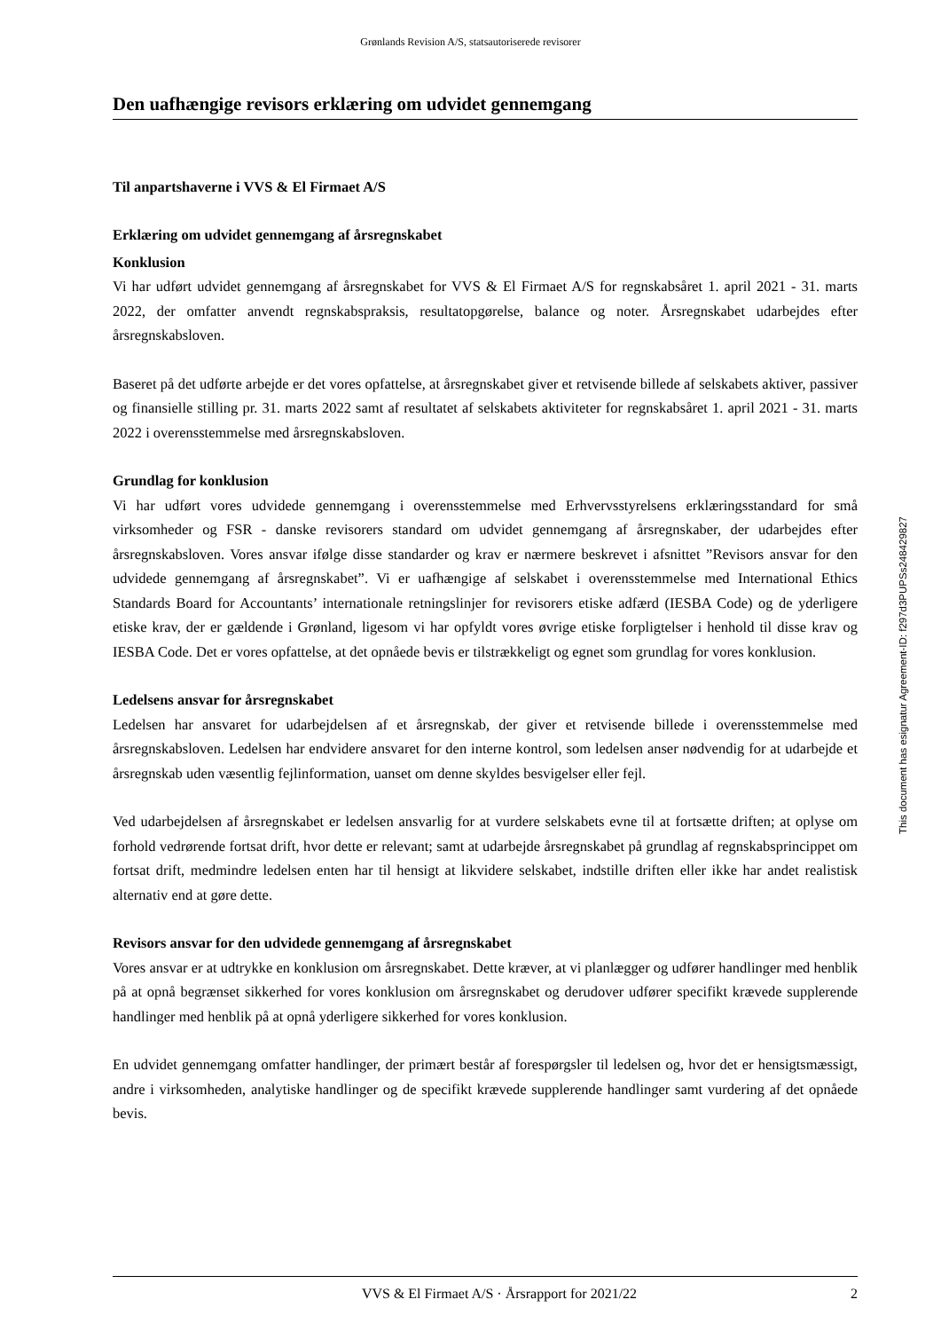Grønlands Revision A/S, statsautoriserede revisorer
Den uafhængige revisors erklæring om udvidet gennemgang
Til anpartshaverne i VVS & El Firmaet A/S
Erklæring om udvidet gennemgang af årsregnskabet
Konklusion
Vi har udført udvidet gennemgang af årsregnskabet for VVS & El Firmaet A/S for regnskabsåret 1. april 2021 - 31. marts 2022, der omfatter anvendt regnskabspraksis, resultatopgørelse, balance og noter. Årsregnskabet udarbejdes efter årsregnskabsloven.
Baseret på det udførte arbejde er det vores opfattelse, at årsregnskabet giver et retvisende billede af selskabets aktiver, passiver og finansielle stilling pr. 31. marts 2022 samt af resultatet af selskabets aktiviteter for regnskabsåret 1. april 2021 - 31. marts 2022 i overensstemmelse med årsregnskabsloven.
Grundlag for konklusion
Vi har udført vores udvidede gennemgang i overensstemmelse med Erhvervsstyrelsens erklæringsstandard for små virksomheder og FSR - danske revisorers standard om udvidet gennemgang af årsregnskaber, der udarbejdes efter årsregnskabsloven. Vores ansvar ifølge disse standarder og krav er nærmere beskrevet i afsnittet ”Revisors ansvar for den udvidede gennemgang af årsregnskabet”. Vi er uafhængige af selskabet i overensstemmelse med International Ethics Standards Board for Accountants’ internationale retningslinjer for revisorers etiske adfærd (IESBA Code) og de yderligere etiske krav, der er gældende i Grønland, ligesom vi har opfyldt vores øvrige etiske forpligtelser i henhold til disse krav og IESBA Code. Det er vores opfattelse, at det opnåede bevis er tilstrækkeligt og egnet som grundlag for vores konklusion.
Ledelsens ansvar for årsregnskabet
Ledelsen har ansvaret for udarbejdelsen af et årsregnskab, der giver et retvisende billede i overensstemmelse med årsregnskabsloven. Ledelsen har endvidere ansvaret for den interne kontrol, som ledelsen anser nødvendig for at udarbejde et årsregnskab uden væsentlig fejlinformation, uanset om denne skyldes besvigelser eller fejl.
Ved udarbejdelsen af årsregnskabet er ledelsen ansvarlig for at vurdere selskabets evne til at fortsætte driften; at oplyse om forhold vedrørende fortsat drift, hvor dette er relevant; samt at udarbejde årsregnskabet på grundlag af regnskabsprincippet om fortsat drift, medmindre ledelsen enten har til hensigt at likvidere selskabet, indstille driften eller ikke har andet realistisk alternativ end at gøre dette.
Revisors ansvar for den udvidede gennemgang af årsregnskabet
Vores ansvar er at udtrykke en konklusion om årsregnskabet. Dette kræver, at vi planlægger og udfører handlinger med henblik på at opnå begrænset sikkerhed for vores konklusion om årsregnskabet og derudover udfører specifikt krævede supplerende handlinger med henblik på at opnå yderligere sikkerhed for vores konklusion.
En udvidet gennemgang omfatter handlinger, der primært består af forespørgsler til ledelsen og, hvor det er hensigtsmæssigt, andre i virksomheden, analytiske handlinger og de specifikt krævede supplerende handlinger samt vurdering af det opnåede bevis.
This document has esignatur Agreement-ID: f297d3PUPSs248429827
VVS & El Firmaet A/S · Årsrapport for 2021/22 2